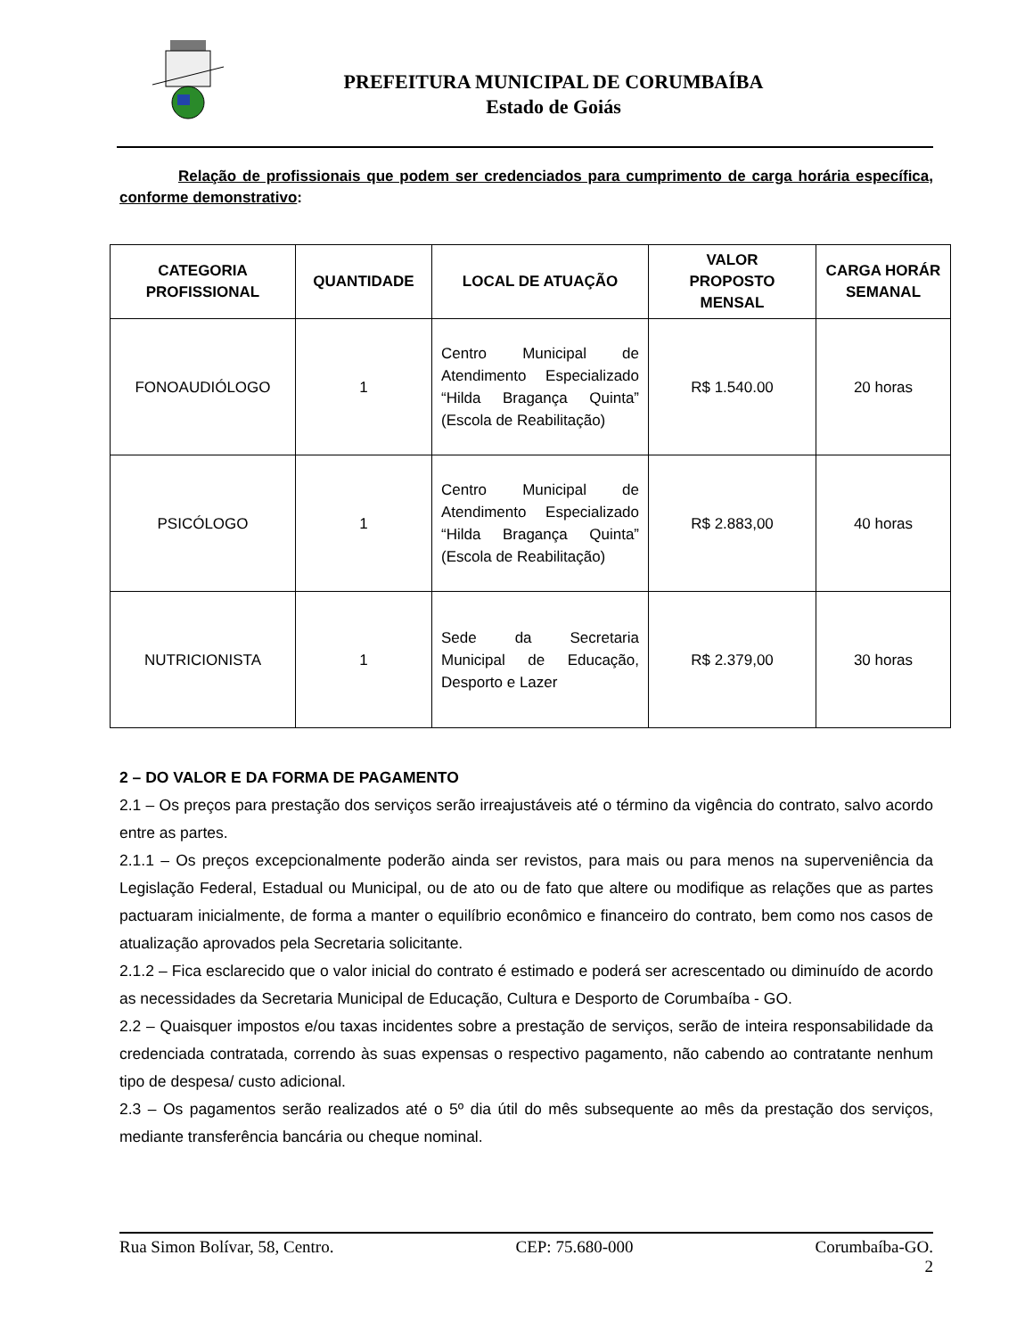PREFEITURA MUNICIPAL DE CORUMBAÍBA
Estado de Goiás
Relação de profissionais que podem ser credenciados para cumprimento de carga horária específica, conforme demonstrativo:
| CATEGORIA PROFISSIONAL | QUANTIDADE | LOCAL DE ATUAÇÃO | VALOR PROPOSTO MENSAL | CARGA HORÁR SEMANAL |
| --- | --- | --- | --- | --- |
| FONOAUDIÓLOGO | 1 | Centro Municipal de Atendimento Especializado “Hilda Bragança Quinta” (Escola de Reabilitação) | R$ 1.540.00 | 20 horas |
| PSICÓLOGO | 1 | Centro Municipal de Atendimento Especializado “Hilda Bragança Quinta” (Escola de Reabilitação) | R$ 2.883,00 | 40 horas |
| NUTRICIONISTA | 1 | Sede da Secretaria Municipal de Educação, Desporto e Lazer | R$ 2.379,00 | 30 horas |
2 – DO VALOR E DA FORMA DE PAGAMENTO
2.1 – Os preços para prestação dos serviços serão irreajustáveis até o término da vigência do contrato, salvo acordo entre as partes.
2.1.1 – Os preços excepcionalmente poderão ainda ser revistos, para mais ou para menos na superveniência da Legislação Federal, Estadual ou Municipal, ou de ato ou de fato que altere ou modifique as relações que as partes pactuaram inicialmente, de forma a manter o equilíbrio econômico e financeiro do contrato, bem como nos casos de atualização aprovados pela Secretaria solicitante.
2.1.2 – Fica esclarecido que o valor inicial do contrato é estimado e poderá ser acrescentado ou diminuído de acordo as necessidades da Secretaria Municipal de Educação, Cultura e Desporto de Corumbaíba - GO.
2.2 – Quaisquer impostos e/ou taxas incidentes sobre a prestação de serviços, serão de inteira responsabilidade da credenciada contratada, correndo às suas expensas o respectivo pagamento, não cabendo ao contratante nenhum tipo de despesa/ custo adicional.
2.3 – Os pagamentos serão realizados até o 5º dia útil do mês subsequente ao mês da prestação dos serviços, mediante transferência bancária ou cheque nominal.
Rua Simon Bolívar, 58, Centro. CEP: 75.680-000 Corumbaíba-GO.
2